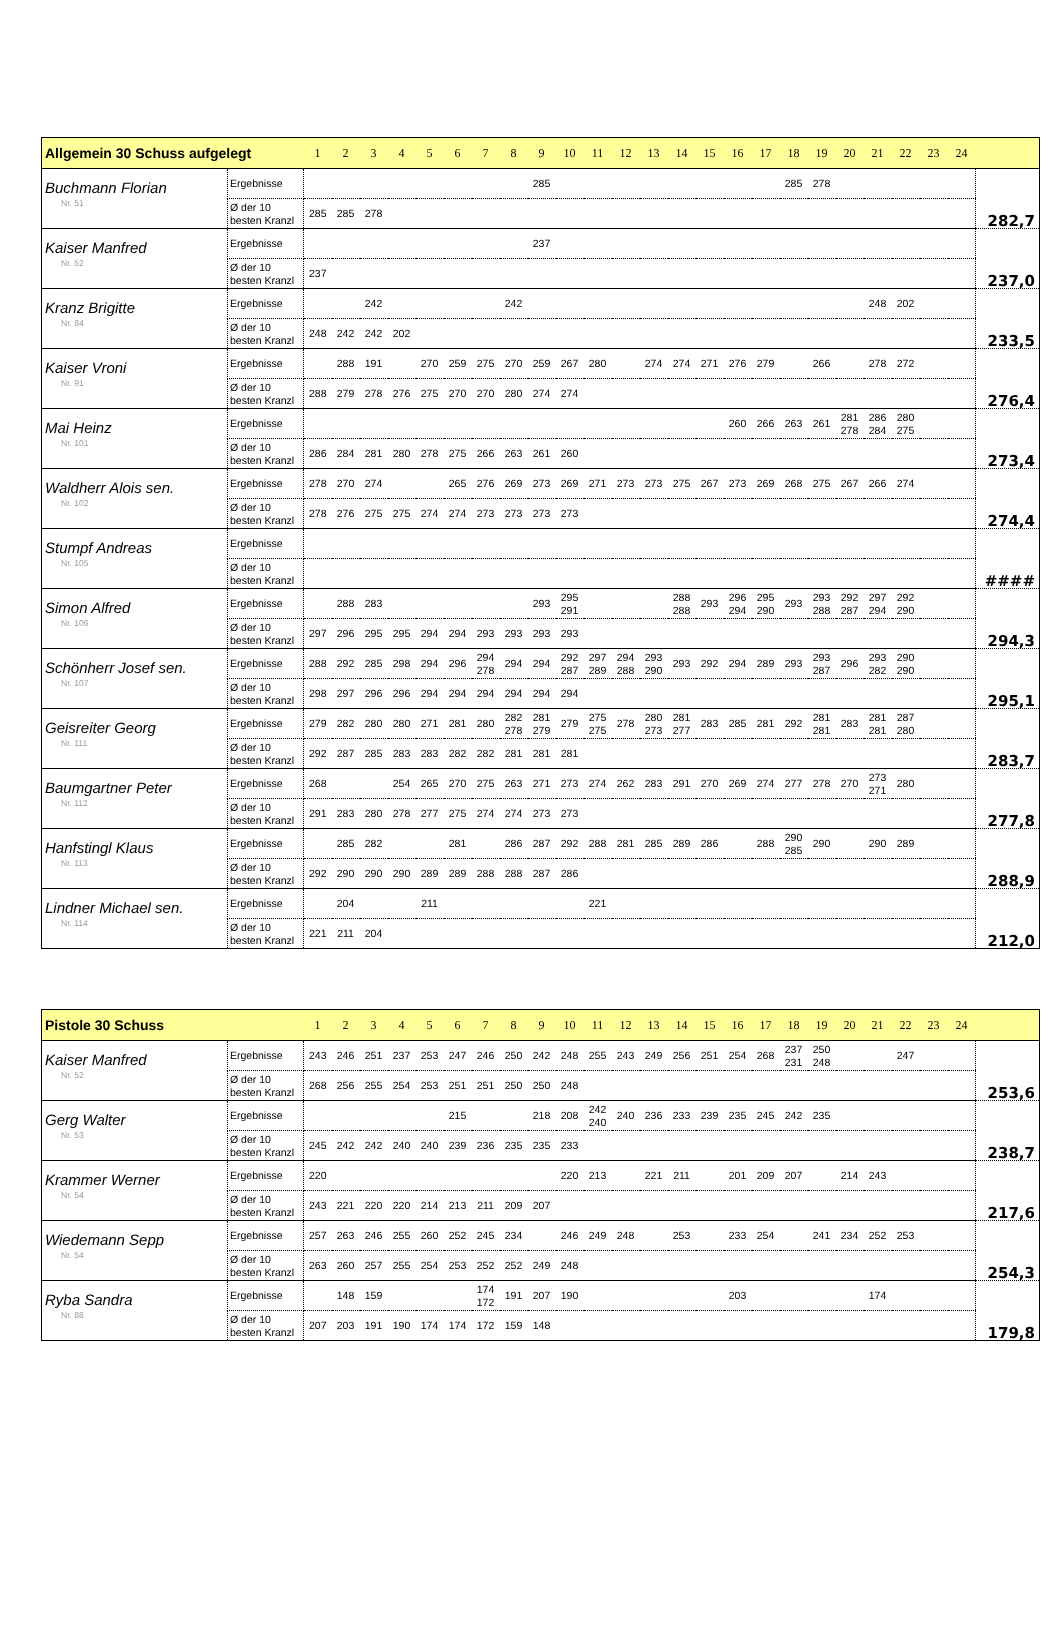| Allgemein 30 Schuss aufgelegt | | 1 | 2 | 3 | 4 | 5 | 6 | 7 | 8 | 9 | 10 | 11 | 12 | 13 | 14 | 15 | 16 | 17 | 18 | 19 | 20 | 21 | 22 | 23 | 24 | |
| --- | --- | --- | --- | --- | --- | --- | --- | --- | --- | --- | --- | --- | --- | --- | --- | --- | --- | --- | --- | --- | --- | --- | --- | --- | --- | --- |
| Buchmann Florian Nr. 51 | Ergebnisse | | | | | | | | | 285 | | | | | | | | | 285 | 278 | | | | | | 282,7 |
| | Ø der 10 besten Kranzl | 285 | 285 | 278 | | | | | | | | | | | | | | | | | | | | | | |
| Kaiser Manfred Nr. 52 | Ergebnisse | | | | | | | | | 237 | | | | | | | | | | | | | | | | 237,0 |
| | Ø der 10 besten Kranzl | 237 | | | | | | | | | | | | | | | | | | | | | | | | |
| Kranz Brigitte Nr. 84 | Ergebnisse | | | 242 | | | | | 242 | | | | | | | | | | | | | 248 | 202 | | | 233,5 |
| | Ø der 10 besten Kranzl | 248 | 242 | 242 | 202 | | | | | | | | | | | | | | | | | | | | | |
| Kaiser Vroni Nr. 91 | Ergebnisse | | 288 | 191 | | 270 | 259 | 275 | 270 | 259 | 267 | 280 | | 274 | 274 | 271 | 276 | 279 | | 266 | | 278 | 272 | | | 276,4 |
| | Ø der 10 besten Kranzl | 288 | 279 | 278 | 276 | 275 | 270 | 270 | 280 | 274 | 274 | | | | | | | | | | | | | | | |
| Mai Heinz Nr. 101 | Ergebnisse | | | | | | | | | | | | | | | | 260 | 266 | 263 | 261 | 281 278 | 286 284 | 280 275 | | | 273,4 |
| | Ø der 10 besten Kranzl | 286 | 284 | 281 | 280 | 278 | 275 | 266 | 263 | 261 | 260 | | | | | | | | | | | | | | | |
| Waldherr Alois sen. Nr. 102 | Ergebnisse | 278 | 270 | 274 | | | 265 | 276 | 269 | 273 | 269 | 271 | 273 | 273 | 275 | 267 | 273 | 269 | 268 | 275 | 267 | 266 | 274 | | | 274,4 |
| | Ø der 10 besten Kranzl | 278 | 276 | 275 | 275 | 274 | 274 | 273 | 273 | 273 | 273 | | | | | | | | | | | | | | | |
| Stumpf Andreas Nr. 105 | Ergebnisse | | | | | | | | | | | | | | | | | | | | | | | | | #### |
| | Ø der 10 besten Kranzl | | | | | | | | | | | | | | | | | | | | | | | | | |
| Simon Alfred Nr. 106 | Ergebnisse | | 288 | 283 | | | | | | 293 | 295 291 | | | | 288 288 | 293 | 296 294 | 295 290 | 293 | 293 288 | 292 287 | 297 294 | 292 290 | | | 294,3 |
| | Ø der 10 besten Kranzl | 297 | 296 | 295 | 295 | 294 | 294 | 293 | 293 | 293 | 293 | | | | | | | | | | | | | | | |
| Schönherr Josef sen. Nr. 107 | Ergebnisse | 288 | 292 | 285 | 298 | 294 | 296 | 294 278 | 294 | 294 | 292 287 | 297 289 | 294 288 | 293 290 | 293 | 292 | 294 | 289 | 293 | 293 287 | 296 | 293 282 | 290 290 | | | 295,1 |
| | Ø der 10 besten Kranzl | 298 | 297 | 296 | 296 | 294 | 294 | 294 | 294 | 294 | 294 | | | | | | | | | | | | | | | |
| Geisreiter Georg Nr. 111 | Ergebnisse | 279 | 282 | 280 | 280 | 271 | 281 | 280 | 282 278 | 281 279 | 279 | 275 275 | 278 | 280 273 | 281 277 | 283 | 285 | 281 | 292 | 281 281 | 283 | 281 281 | 287 280 | | | 283,7 |
| | Ø der 10 besten Kranzl | 292 | 287 | 285 | 283 | 283 | 282 | 282 | 281 | 281 | 281 | | | | | | | | | | | | | | | |
| Baumgartner Peter Nr. 112 | Ergebnisse | 268 | | | 254 | 265 | 270 | 275 | 263 | 271 | 273 | 274 | 262 | 283 | 291 | 270 | 269 | 274 | 277 | 278 | 270 | 273 271 | 280 | | | 277,8 |
| | Ø der 10 besten Kranzl | 291 | 283 | 280 | 278 | 277 | 275 | 274 | 274 | 273 | 273 | | | | | | | | | | | | | | | |
| Hanfstingl Klaus Nr. 113 | Ergebnisse | | 285 | 282 | | | 281 | | 286 | 287 | 292 | 288 | 281 | 285 | 289 | 286 | | 288 | 290 285 | 290 | | 290 | 289 | | | 288,9 |
| | Ø der 10 besten Kranzl | 292 | 290 | 290 | 290 | 289 | 289 | 288 | 288 | 287 | 286 | | | | | | | | | | | | | | | |
| Lindner Michael sen. Nr. 114 | Ergebnisse | | 204 | | | 211 | | | | | | 221 | | | | | | | | | | | | | | 212,0 |
| | Ø der 10 besten Kranzl | 221 | 211 | 204 | | | | | | | | | | | | | | | | | | | | | | |
| Pistole 30 Schuss | | 1 | 2 | 3 | 4 | 5 | 6 | 7 | 8 | 9 | 10 | 11 | 12 | 13 | 14 | 15 | 16 | 17 | 18 | 19 | 20 | 21 | 22 | 23 | 24 | |
| --- | --- | --- | --- | --- | --- | --- | --- | --- | --- | --- | --- | --- | --- | --- | --- | --- | --- | --- | --- | --- | --- | --- | --- | --- | --- | --- |
| Kaiser Manfred Nr. 52 | Ergebnisse | 243 | 246 | 251 | 237 | 253 | 247 | 246 | 250 | 242 | 248 | 255 | 243 | 249 | 256 | 251 | 254 | 268 | 237 231 | 250 248 | | | 247 | | | 253,6 |
| | Ø der 10 besten Kranzl | 268 | 256 | 255 | 254 | 253 | 251 | 251 | 250 | 250 | 248 | | | | | | | | | | | | | | | |
| Gerg Walter Nr. 53 | Ergebnisse | | | | | | 215 | | | 218 | 208 | 242 240 | 240 | 236 | 233 | 239 | 235 | 245 | 242 | 235 | | | | | | 238,7 |
| | Ø der 10 besten Kranzl | 245 | 242 | 242 | 240 | 240 | 239 | 236 | 235 | 235 | 233 | | | | | | | | | | | | | | | |
| Krammer Werner Nr. 54 | Ergebnisse | 220 | | | | | | | | | 220 | 213 | | 221 | 211 | | 201 | 209 | 207 | | 214 | 243 | | | | 217,6 |
| | Ø der 10 besten Kranzl | 243 | 221 | 220 | 220 | 214 | 213 | 211 | 209 | 207 | | | | | | | | | | | | | | | | |
| Wiedemann Sepp Nr. 54 | Ergebnisse | 257 | 263 | 246 | 255 | 260 | 252 | 245 | 234 | | 246 | 249 | 248 | | 253 | | 233 | 254 | | 241 | 234 | 252 | 253 | | | 254,3 |
| | Ø der 10 besten Kranzl | 263 | 260 | 257 | 255 | 254 | 253 | 252 | 252 | 249 | 248 | | | | | | | | | | | | | | | |
| Ryba Sandra Nr. 88 | Ergebnisse | | 148 | 159 | | | | 174 172 | 191 | 207 | 190 | | | | | | 203 | | | | | 174 | | | | 179,8 |
| | Ø der 10 besten Kranzl | 207 | 203 | 191 | 190 | 174 | 174 | 172 | 159 | 148 | | | | | | | | | | | | | | | | |